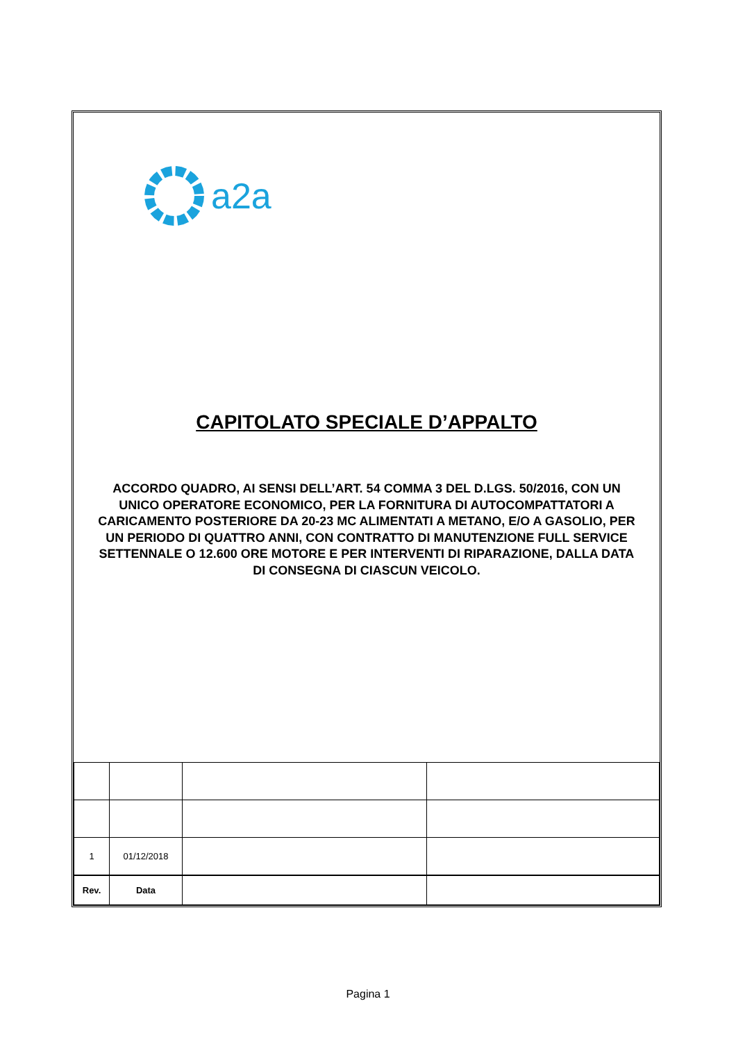a2a
CAPITOLATO SPECIALE D’APPALTO
ACCORDO QUADRO, AI SENSI DELL’ART. 54 COMMA 3 DEL D.LGS. 50/2016, CON UN UNICO OPERATORE ECONOMICO, PER LA FORNITURA DI AUTOCOMPATTATORI A CARICAMENTO POSTERIORE DA 20-23 MC ALIMENTATI A METANO, E/O A GASOLIO, PER UN PERIODO DI QUATTRO ANNI, CON CONTRATTO DI MANUTENZIONE FULL SERVICE SETTENNALE O 12.600 ORE MOTORE E PER INTERVENTI DI RIPARAZIONE, DALLA DATA DI CONSEGNA DI CIASCUN VEICOLO.
| 1 | 01/12/2018 | | |
| Rev. | Data | | |
Pagina 1